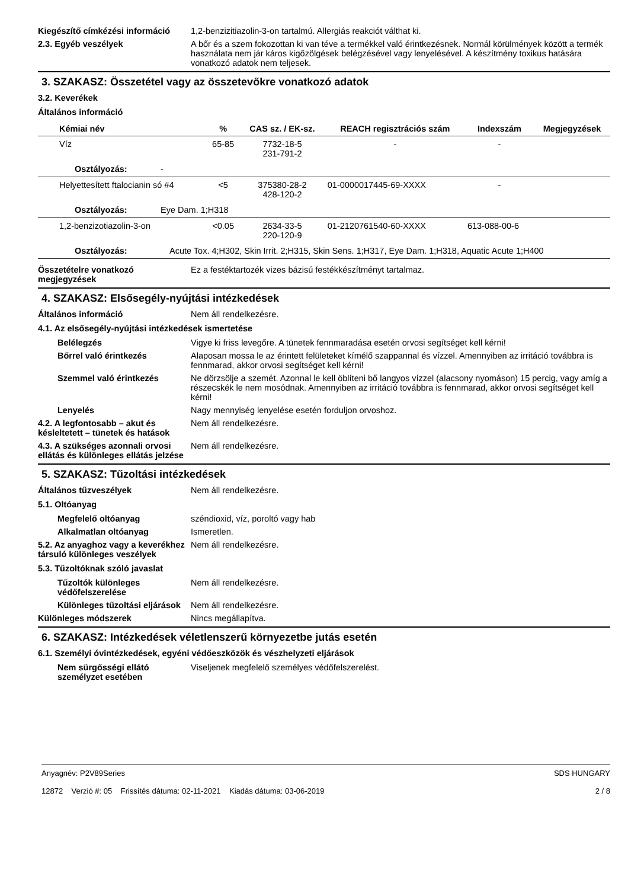Kiegészítő címkézési információ
1,2-benzizitiazolin-3-on tartalmú. Allergiás reakciót válthat ki.
2.3. Egyéb veszélyek A bőr és a szem fokozottan ki van téve a termékkel való érintkezésnek. Normál körülmények között a termék használata nem jár káros kigőzölgések belégzésével vagy lenyelésével. A készítmény toxikus hatására vonatkozó adatok nem teljesek.
3. SZAKASZ: Összetétel vagy az összetevőkre vonatkozó adatok
3.2. Keverékek
Általános információ
| Kémiai név | % | CAS sz. / EK-sz. | REACH regisztrációs szám | Indexszám | Megjegyzések |
| --- | --- | --- | --- | --- | --- |
| Víz | 65-85 | 7732-18-5 231-791-2 | - | - | |
| Osztályozás: - | | | | | |
| Helyettesített ftalocianin só #4 | <5 | 375380-28-2 428-120-2 | 01-0000017445-69-XXXX | - | |
| Osztályozás: Eye Dam. 1;H318 | | | | | |
| 1,2-benzizotiazolin-3-on | <0.05 | 2634-33-5 220-120-9 | 01-2120761540-60-XXXX | 613-088-00-6 | |
| Osztályozás: Acute Tox. 4;H302, Skin Irrit. 2;H315, Skin Sens. 1;H317, Eye Dam. 1;H318, Aquatic Acute 1;H400 | | | | | |
Összetételre vonatkozó megjegyzések
Ez a festéktartozék vizes bázisú festékkészítményt tartalmaz.
4. SZAKASZ: Elsősegély-nyújtási intézkedések
Általános információ Nem áll rendelkezésre.
4.1. Az elsősegély-nyújtási intézkedések ismertetése
Belélegzés Vigye ki friss levegőre. A tünetek fennmaradása esetén orvosi segítséget kell kérni!
Bőrrel való érintkezés Alaposan mossa le az érintett felületeket kímélő szappannal és vízzel. Amennyiben az irritáció továbbra is fennmarad, akkor orvosi segítséget kell kérni!
Szemmel való érintkezés Ne dörzsölje a szemét. Azonnal le kell öblíteni bő langyos vízzel (alacsony nyomáson) 15 percig, vagy amíg a részecskék le nem mosódnak. Amennyiben az irritáció továbbra is fennmarad, akkor orvosi segítséget kell kérni!
Lenyelés Nagy mennyiség lenyelése esetén forduljon orvoshoz.
4.2. A legfontosabb – akut és késleltetett – tünetek és hatások
Nem áll rendelkezésre.
4.3. A szükséges azonnali orvosi ellátás és különleges ellátás jelzése
Nem áll rendelkezésre.
5. SZAKASZ: Tűzoltási intézkedések
Általános tűzveszélyek Nem áll rendelkezésre.
5.1. Oltóanyag
Megfelelő oltóanyag széndioxid, víz, poroltó vagy hab
Alkalmatlan oltóanyag Ismeretlen.
5.2. Az anyaghoz vagy a keverékhez társuló különleges veszélyek
Nem áll rendelkezésre.
5.3. Tűzoltóknak szóló javaslat
Tűzoltók különleges védőfelszerelése
Nem áll rendelkezésre.
Különleges tűzoltási eljárások
Nem áll rendelkezésre.
Különleges módszerek Nincs megállapítva.
6. SZAKASZ: Intézkedések véletlenszerű környezetbe jutás esetén
6.1. Személyi óvintézkedések, egyéni védőeszközök és vészhelyzeti eljárások
Nem sürgősségi ellátó személyzet esetében
Viseljenek megfelelő személyes védőfelszerelést.
Anyagnév: P2V89Series
12872 Verzió #: 05 Frissítés dátuma: 02-11-2021 Kiadás dátuma: 03-06-2019
SDS HUNGARY
2 / 8